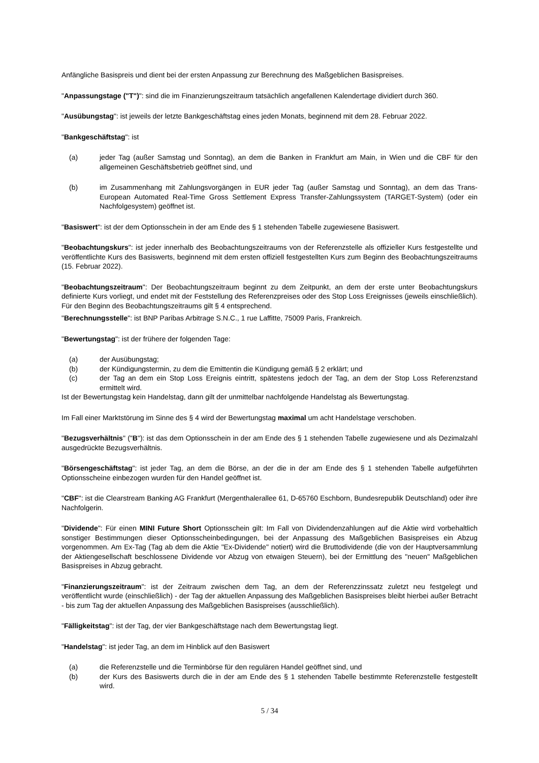Anfängliche Basispreis und dient bei der ersten Anpassung zur Berechnung des Maßgeblichen Basispreises.
"Anpassungstage ("T")": sind die im Finanzierungszeitraum tatsächlich angefallenen Kalendertage dividiert durch 360.
"Ausübungstag": ist jeweils der letzte Bankgeschäftstag eines jeden Monats, beginnend mit dem 28. Februar 2022.
"Bankgeschäftstag": ist
(a) jeder Tag (außer Samstag und Sonntag), an dem die Banken in Frankfurt am Main, in Wien und die CBF für den allgemeinen Geschäftsbetrieb geöffnet sind, und
(b) im Zusammenhang mit Zahlungsvorgängen in EUR jeder Tag (außer Samstag und Sonntag), an dem das Trans-European Automated Real-Time Gross Settlement Express Transfer-Zahlungssystem (TARGET-System) (oder ein Nachfolgesystem) geöffnet ist.
"Basiswert": ist der dem Optionsschein in der am Ende des § 1 stehenden Tabelle zugewiesene Basiswert.
"Beobachtungskurs": ist jeder innerhalb des Beobachtungszeitraums von der Referenzstelle als offizieller Kurs festgestellte und veröffentlichte Kurs des Basiswerts, beginnend mit dem ersten offiziell festgestellten Kurs zum Beginn des Beobachtungszeitraums (15. Februar 2022).
"Beobachtungszeitraum": Der Beobachtungszeitraum beginnt zu dem Zeitpunkt, an dem der erste unter Beobachtungskurs definierte Kurs vorliegt, und endet mit der Feststellung des Referenzpreises oder des Stop Loss Ereignisses (jeweils einschließlich). Für den Beginn des Beobachtungszeitraums gilt § 4 entsprechend.
"Berechnungsstelle": ist BNP Paribas Arbitrage S.N.C., 1 rue Laffitte, 75009 Paris, Frankreich.
"Bewertungstag": ist der frühere der folgenden Tage:
(a) der Ausübungstag;
(b) der Kündigungstermin, zu dem die Emittentin die Kündigung gemäß § 2 erklärt; und
(c) der Tag an dem ein Stop Loss Ereignis eintritt, spätestens jedoch der Tag, an dem der Stop Loss Referenzstand ermittelt wird.
Ist der Bewertungstag kein Handelstag, dann gilt der unmittelbar nachfolgende Handelstag als Bewertungstag.
Im Fall einer Marktstörung im Sinne des § 4 wird der Bewertungstag maximal um acht Handelstage verschoben.
"Bezugsverhältnis" ("B"): ist das dem Optionsschein in der am Ende des § 1 stehenden Tabelle zugewiesene und als Dezimalzahl ausgedrückte Bezugsverhältnis.
"Börsengeschäftstag": ist jeder Tag, an dem die Börse, an der die in der am Ende des § 1 stehenden Tabelle aufgeführten Optionsscheine einbezogen wurden für den Handel geöffnet ist.
"CBF": ist die Clearstream Banking AG Frankfurt (Mergenthalerallee 61, D-65760 Eschborn, Bundesrepublik Deutschland) oder ihre Nachfolgerin.
"Dividende": Für einen MINI Future Short Optionsschein gilt: Im Fall von Dividendenzahlungen auf die Aktie wird vorbehaltlich sonstiger Bestimmungen dieser Optionsscheinbedingungen, bei der Anpassung des Maßgeblichen Basispreises ein Abzug vorgenommen. Am Ex-Tag (Tag ab dem die Aktie "Ex-Dividende" notiert) wird die Bruttodividende (die von der Hauptversammlung der Aktiengesellschaft beschlossene Dividende vor Abzug von etwaigen Steuern), bei der Ermittlung des "neuen" Maßgeblichen Basispreises in Abzug gebracht.
"Finanzierungszeitraum": ist der Zeitraum zwischen dem Tag, an dem der Referenzzinssatz zuletzt neu festgelegt und veröffentlicht wurde (einschließlich) - der Tag der aktuellen Anpassung des Maßgeblichen Basispreises bleibt hierbei außer Betracht - bis zum Tag der aktuellen Anpassung des Maßgeblichen Basispreises (ausschließlich).
"Fälligkeitstag": ist der Tag, der vier Bankgeschäftstage nach dem Bewertungstag liegt.
"Handelstag": ist jeder Tag, an dem im Hinblick auf den Basiswert
(a) die Referenzstelle und die Terminbörse für den regulären Handel geöffnet sind, und
(b) der Kurs des Basiswerts durch die in der am Ende des § 1 stehenden Tabelle bestimmte Referenzstelle festgestellt wird.
5 / 34